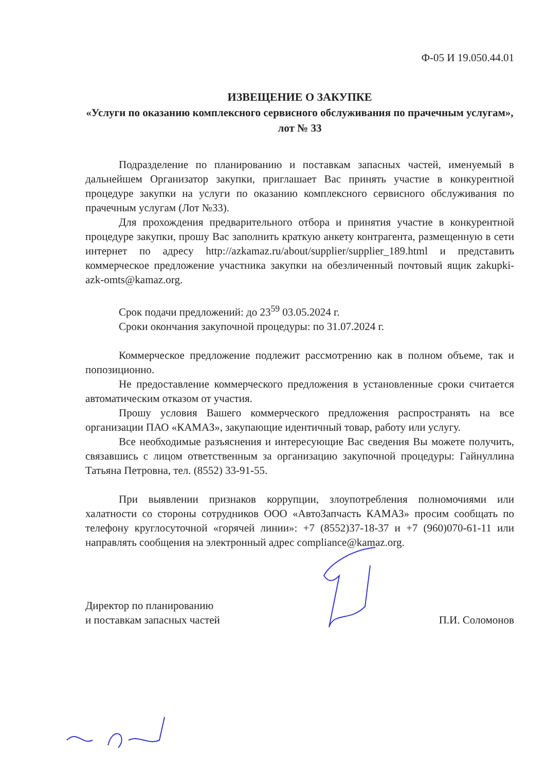Ф-05 И 19.050.44.01
ИЗВЕЩЕНИЕ О ЗАКУПКЕ
«Услуги по оказанию комплексного сервисного обслуживания по прачечным услугам», лот № 33
Подразделение по планированию и поставкам запасных частей, именуемый в дальнейшем Организатор закупки, приглашает Вас принять участие в конкурентной процедуре закупки на услуги по оказанию комплексного сервисного обслуживания по прачечным услугам (Лот №33).
Для прохождения предварительного отбора и принятия участие в конкурентной процедуре закупки, прошу Вас заполнить краткую анкету контрагента, размещенную в сети интернет по адресу http://azkamaz.ru/about/supplier/supplier_189.html и представить коммерческое предложение участника закупки на обезличенный почтовый ящик zakupki-azk-omts@kamaz.org.
Срок подачи предложений: до 23<sup>59</sup> 03.05.2024 г.
Сроки окончания закупочной процедуры: по 31.07.2024 г.
Коммерческое предложение подлежит рассмотрению как в полном объеме, так и попозиционно.
Не предоставление коммерческого предложения в установленные сроки считается автоматическим отказом от участия.
Прошу условия Вашего коммерческого предложения распространять на все организации ПАО «КАМАЗ», закупающие идентичный товар, работу или услугу.
Все необходимые разъяснения и интересующие Вас сведения Вы можете получить, связавшись с лицом ответственным за организацию закупочной процедуры: Гайнуллина Татьяна Петровна, тел. (8552) 33-91-55.
При выявлении признаков коррупции, злоупотребления полномочиями или халатности со стороны сотрудников ООО «АвтоЗапчасть КАМАЗ» просим сообщать по телефону круглосуточной «горячей линии»: +7 (8552)37-18-37 и +7 (960)070-61-11 или направлять сообщения на электронный адрес compliance@kamaz.org.
Директор по планированию
и поставкам запасных частей
П.И. Соломонов